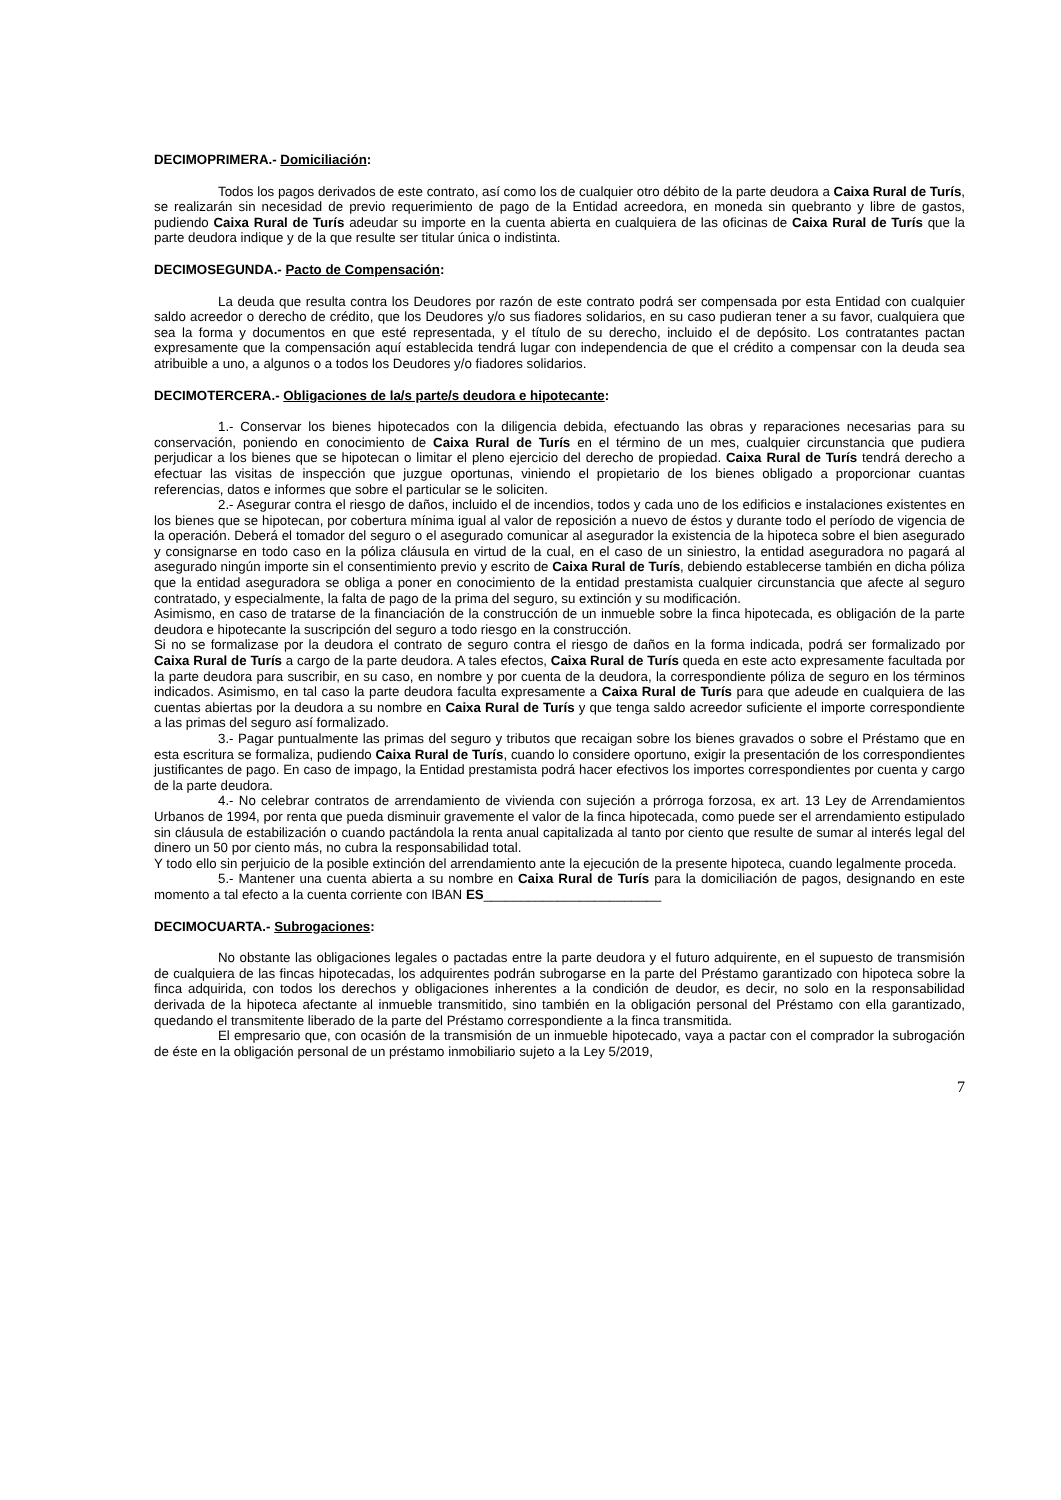DECIMOPRIMERA.- Domiciliación:
Todos los pagos derivados de este contrato, así como los de cualquier otro débito de la parte deudora a Caixa Rural de Turís, se realizarán sin necesidad de previo requerimiento de pago de la Entidad acreedora, en moneda sin quebranto y libre de gastos, pudiendo Caixa Rural de Turís adeudar su importe en la cuenta abierta en cualquiera de las oficinas de Caixa Rural de Turís que la parte deudora indique y de la que resulte ser titular única o indistinta.
DECIMOSEGUNDA.- Pacto de Compensación:
La deuda que resulta contra los Deudores por razón de este contrato podrá ser compensada por esta Entidad con cualquier saldo acreedor o derecho de crédito, que los Deudores y/o sus fiadores solidarios, en su caso pudieran tener a su favor, cualquiera que sea la forma y documentos en que esté representada, y el título de su derecho, incluido el de depósito. Los contratantes pactan expresamente que la compensación aquí establecida tendrá lugar con independencia de que el crédito a compensar con la deuda sea atribuible a uno, a algunos o a todos los Deudores y/o fiadores solidarios.
DECIMOTERCERA.- Obligaciones de la/s parte/s deudora e hipotecante:
1.- Conservar los bienes hipotecados con la diligencia debida, efectuando las obras y reparaciones necesarias para su conservación, poniendo en conocimiento de Caixa Rural de Turís en el término de un mes, cualquier circunstancia que pudiera perjudicar a los bienes que se hipotecan o limitar el pleno ejercicio del derecho de propiedad. Caixa Rural de Turís tendrá derecho a efectuar las visitas de inspección que juzgue oportunas, viniendo el propietario de los bienes obligado a proporcionar cuantas referencias, datos e informes que sobre el particular se le soliciten.
2.- Asegurar contra el riesgo de daños, incluido el de incendios, todos y cada uno de los edificios e instalaciones existentes en los bienes que se hipotecan, por cobertura mínima igual al valor de reposición a nuevo de éstos y durante todo el período de vigencia de la operación. Deberá el tomador del seguro o el asegurado comunicar al asegurador la existencia de la hipoteca sobre el bien asegurado y consignarse en todo caso en la póliza cláusula en virtud de la cual, en el caso de un siniestro, la entidad aseguradora no pagará al asegurado ningún importe sin el consentimiento previo y escrito de Caixa Rural de Turís, debiendo establecerse también en dicha póliza que la entidad aseguradora se obliga a poner en conocimiento de la entidad prestamista cualquier circunstancia que afecte al seguro contratado, y especialmente, la falta de pago de la prima del seguro, su extinción y su modificación.
Asimismo, en caso de tratarse de la financiación de la construcción de un inmueble sobre la finca hipotecada, es obligación de la parte deudora e hipotecante la suscripción del seguro a todo riesgo en la construcción.
Si no se formalizase por la deudora el contrato de seguro contra el riesgo de daños en la forma indicada, podrá ser formalizado por Caixa Rural de Turís a cargo de la parte deudora. A tales efectos, Caixa Rural de Turís queda en este acto expresamente facultada por la parte deudora para suscribir, en su caso, en nombre y por cuenta de la deudora, la correspondiente póliza de seguro en los términos indicados. Asimismo, en tal caso la parte deudora faculta expresamente a Caixa Rural de Turís para que adeude en cualquiera de las cuentas abiertas por la deudora a su nombre en Caixa Rural de Turís y que tenga saldo acreedor suficiente el importe correspondiente a las primas del seguro así formalizado.
3.- Pagar puntualmente las primas del seguro y tributos que recaigan sobre los bienes gravados o sobre el Préstamo que en esta escritura se formaliza, pudiendo Caixa Rural de Turís, cuando lo considere oportuno, exigir la presentación de los correspondientes justificantes de pago. En caso de impago, la Entidad prestamista podrá hacer efectivos los importes correspondientes por cuenta y cargo de la parte deudora.
4.- No celebrar contratos de arrendamiento de vivienda con sujeción a prórroga forzosa, ex art. 13 Ley de Arrendamientos Urbanos de 1994, por renta que pueda disminuir gravemente el valor de la finca hipotecada, como puede ser el arrendamiento estipulado sin cláusula de estabilización o cuando pactándola la renta anual capitalizada al tanto por ciento que resulte de sumar al interés legal del dinero un 50 por ciento más, no cubra la responsabilidad total.
Y todo ello sin perjuicio de la posible extinción del arrendamiento ante la ejecución de la presente hipoteca, cuando legalmente proceda.
5.- Mantener una cuenta abierta a su nombre en Caixa Rural de Turís para la domiciliación de pagos, designando en este momento a tal efecto a la cuenta corriente con IBAN ES________________________
DECIMOCUARTA.- Subrogaciones:
No obstante las obligaciones legales o pactadas entre la parte deudora y el futuro adquirente, en el supuesto de transmisión de cualquiera de las fincas hipotecadas, los adquirentes podrán subrogarse en la parte del Préstamo garantizado con hipoteca sobre la finca adquirida, con todos los derechos y obligaciones inherentes a la condición de deudor, es decir, no solo en la responsabilidad derivada de la hipoteca afectante al inmueble transmitido, sino también en la obligación personal del Préstamo con ella garantizado, quedando el transmitente liberado de la parte del Préstamo correspondiente a la finca transmitida.
El empresario que, con ocasión de la transmisión de un inmueble hipotecado, vaya a pactar con el comprador la subrogación de éste en la obligación personal de un préstamo inmobiliario sujeto a la Ley 5/2019,
7